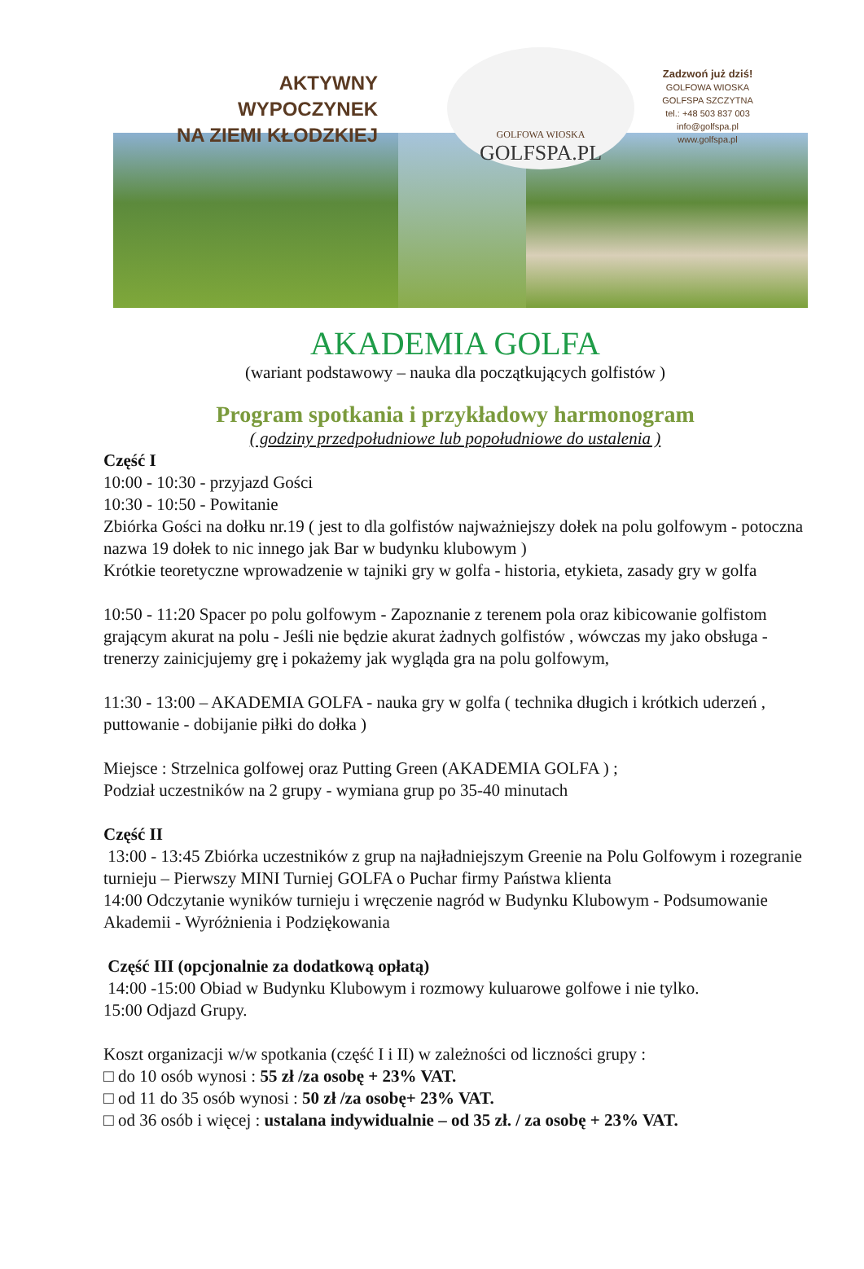AKTYWNY WYPOCZYNEK
NA ZIEMI KŁODZKIEJ
GOLFOWA WIOSKA
GOLFSPA.PL
Zadzwoń już dziś!
GOLFOWA WIOSKA
GOLFSPA SZCZYTNA
tel.: +48 503 837 003
info@golfspa.pl
www.golfspa.pl
AKADEMIA GOLFA
(wariant podstawowy – nauka dla początkujących golfistów )
Program spotkania i przykładowy harmonogram
( godziny przedpołudniowe lub popołudniowe do ustalenia )
Część I
10:00 - 10:30 - przyjazd Gości
10:30 - 10:50 - Powitanie
Zbiórka Gości na dołku nr.19 ( jest to dla golfistów najważniejszy dołek na polu golfowym - potoczna nazwa 19 dołek to nic innego jak Bar w budynku klubowym )
Krótkie teoretyczne wprowadzenie w tajniki gry w golfa - historia, etykieta, zasady gry w golfa
10:50 - 11:20 Spacer po polu golfowym - Zapoznanie z terenem pola oraz kibicowanie golfistom grającym akurat na polu - Jeśli nie będzie akurat żadnych golfistów , wówczas my jako obsługa - trenerzy zainicjujemy grę i pokażemy jak wygląda gra na polu golfowym,
11:30 - 13:00 – AKADEMIA GOLFA - nauka gry w golfa ( technika długich i krótkich uderzeń , puttowanie - dobijanie piłki do dołka )
Miejsce : Strzelnica golfowej oraz Putting Green (AKADEMIA GOLFA ) ;
Podział uczestników na 2 grupy - wymiana grup po 35-40 minutach
Część II
13:00 - 13:45 Zbiórka uczestników z grup na najładniejszym Greenie na Polu Golfowym i rozegranie turnieju – Pierwszy MINI Turniej GOLFA o Puchar firmy Państwa klienta
14:00 Odczytanie wyników turnieju i wręczenie nagród w Budynku Klubowym - Podsumowanie Akademii - Wyróżnienia i Podziękowania
Część III (opcjonalnie za dodatkową opłatą)
14:00 -15:00 Obiad w Budynku Klubowym i rozmowy kuluarowe golfowe i nie tylko.
15:00 Odjazd Grupy.
Koszt organizacji w/w spotkania (część I i II) w zależności od liczności grupy :
□ do 10 osób wynosi : 55 zł /za osobę + 23% VAT.
□ od 11 do 35 osób wynosi : 50 zł /za osobę+ 23% VAT.
□ od 36 osób i więcej : ustalana indywidualnie – od 35 zł. / za osobę + 23% VAT.